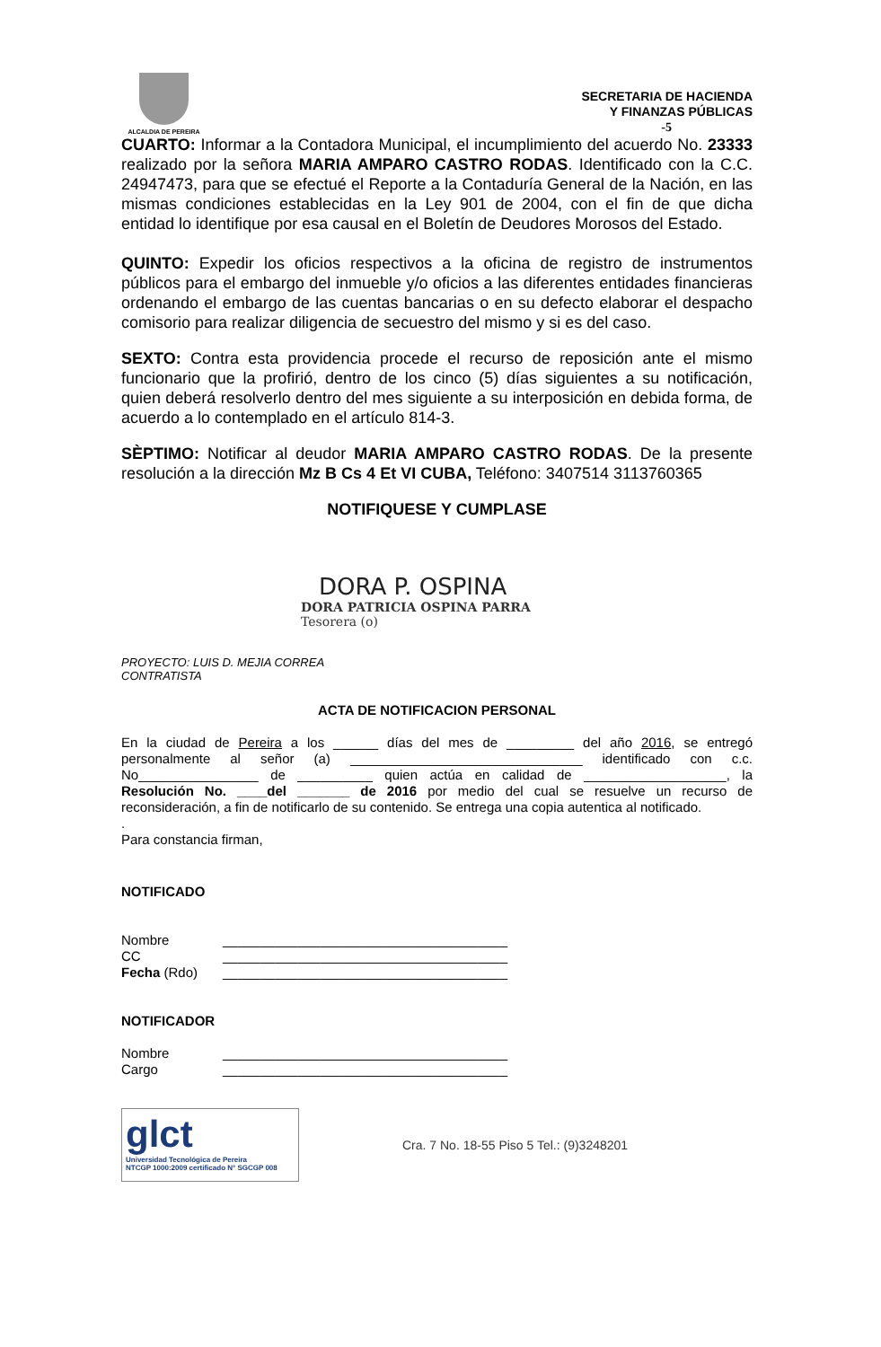ALCALDIA DE PEREIRA
SECRETARIA DE HACIENDA
Y FINANZAS PÚBLICAS
-5
CUARTO: Informar a la Contadora Municipal, el incumplimiento del acuerdo No. 23333 realizado por la señora MARIA AMPARO CASTRO RODAS. Identificado con la C.C. 24947473, para que se efectué el Reporte a la Contaduría General de la Nación, en las mismas condiciones establecidas en la Ley 901 de 2004, con el fin de que dicha entidad lo identifique por esa causal en el Boletín de Deudores Morosos del Estado.
QUINTO: Expedir los oficios respectivos a la oficina de registro de instrumentos públicos para el embargo del inmueble y/o oficios a las diferentes entidades financieras ordenando el embargo de las cuentas bancarias o en su defecto elaborar el despacho comisorio para realizar diligencia de secuestro del mismo y si es del caso.
SEXTO: Contra esta providencia procede el recurso de reposición ante el mismo funcionario que la profirió, dentro de los cinco (5) días siguientes a su notificación, quien deberá resolverlo dentro del mes siguiente a su interposición en debida forma, de acuerdo a lo contemplado en el artículo 814-3.
SÈPTIMO: Notificar al deudor MARIA AMPARO CASTRO RODAS. De la presente resolución a la dirección Mz B Cs 4 Et VI CUBA, Teléfono: 3407514 3113760365
NOTIFIQUESE Y CUMPLASE
DORA P. OSPINA
DORA PATRICIA OSPINA PARRA
Tesorera (o)
PROYECTO: LUIS D. MEJIA CORREA
CONTRATISTA
ACTA DE NOTIFICACION PERSONAL
En la ciudad de Pereira a los ______ días del mes de _________ del año 2016, se entregó personalmente al señor (a) _______________________________ identificado con c.c. No________________ de __________ quien actúa en calidad de ___________________, la Resolución No. ____del _______ de 2016 por medio del cual se resuelve un recurso de reconsideración, a fin de notificarlo de su contenido. Se entrega una copia autentica al notificado.
.
Para constancia firman,
NOTIFICADO
Nombre ______________________________________
CC ______________________________________
Fecha (Rdo) ______________________________________
NOTIFICADOR
Nombre ______________________________________
Cargo ______________________________________
glct
Universidad Tecnológica de Pereira
NTCGP 1000:2009 certificado N° SGCGP 008
Cra. 7 No. 18-55 Piso 5 Tel.: (9)3248201